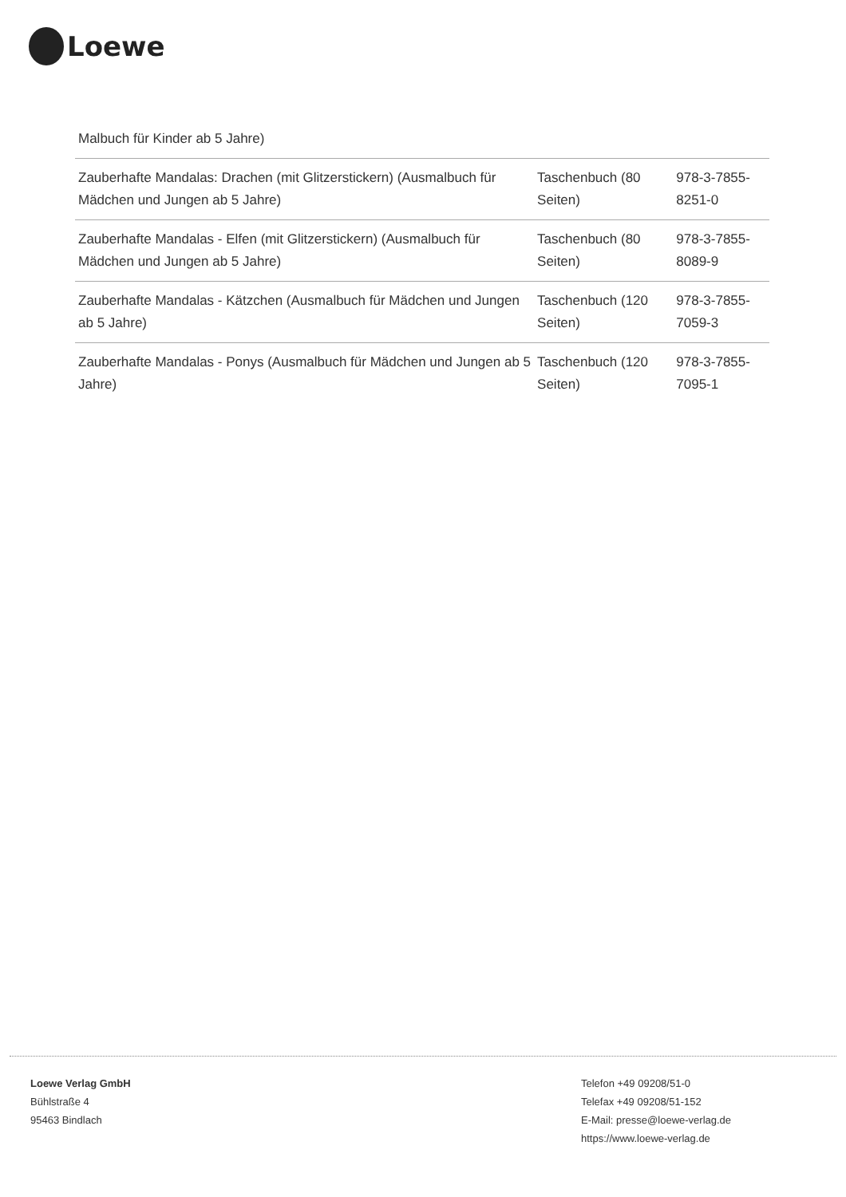Loewe
| Malbuch für Kinder ab 5 Jahre) | | |
| Zauberhafte Mandalas: Drachen (mit Glitzerstickern) (Ausmalbuch für Mädchen und Jungen ab 5 Jahre) | Taschenbuch (80 Seiten) | 978-3-7855-8251-0 |
| Zauberhafte Mandalas - Elfen (mit Glitzerstickern) (Ausmalbuch für Mädchen und Jungen ab 5 Jahre) | Taschenbuch (80 Seiten) | 978-3-7855-8089-9 |
| Zauberhafte Mandalas - Kätzchen (Ausmalbuch für Mädchen und Jungen ab 5 Jahre) | Taschenbuch (120 Seiten) | 978-3-7855-7059-3 |
| Zauberhafte Mandalas - Ponys (Ausmalbuch für Mädchen und Jungen ab 5 Jahre) | Taschenbuch (120 Seiten) | 978-3-7855-7095-1 |
Loewe Verlag GmbH
Bühlstraße 4
95463 Bindlach
Telefon +49 09208/51-0
Telefax +49 09208/51-152
E-Mail: presse@loewe-verlag.de
https://www.loewe-verlag.de